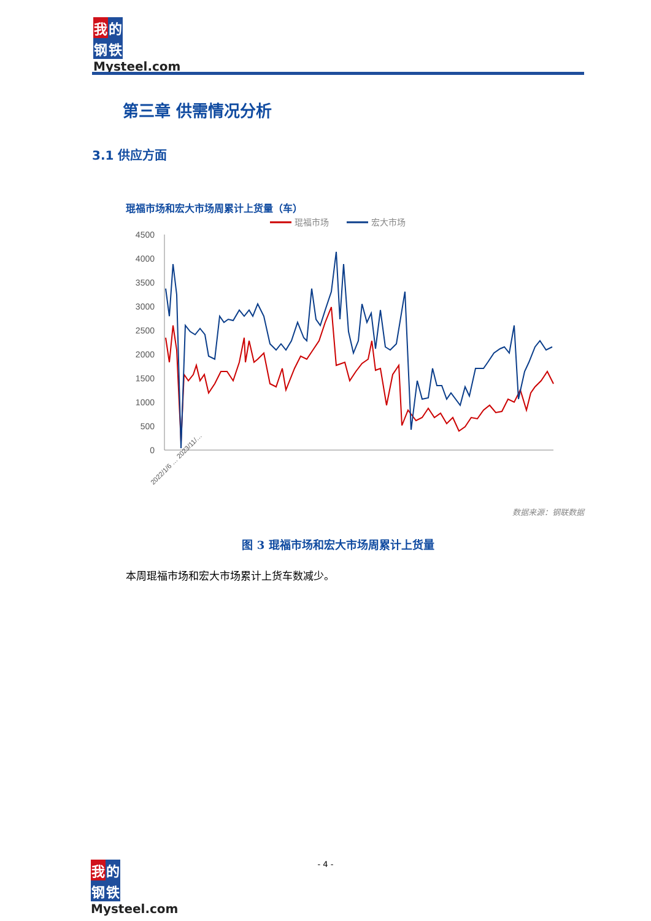我的
钢铁
Mysteel.com
第三章 供需情况分析
3.1 供应方面
琨福市场和宏大市场周累计上货量（车）
琨福市场
宏大市场
4500
4000
3500
3000
2500
2000
1500
1000
500
0
2022/1/6 … 2023/11/…
数据来源：钢联数据
图 3 琨福市场和宏大市场周累计上货量
本周琨福市场和宏大市场累计上货车数减少。
- 4 -
我的
钢铁
Mysteel.com